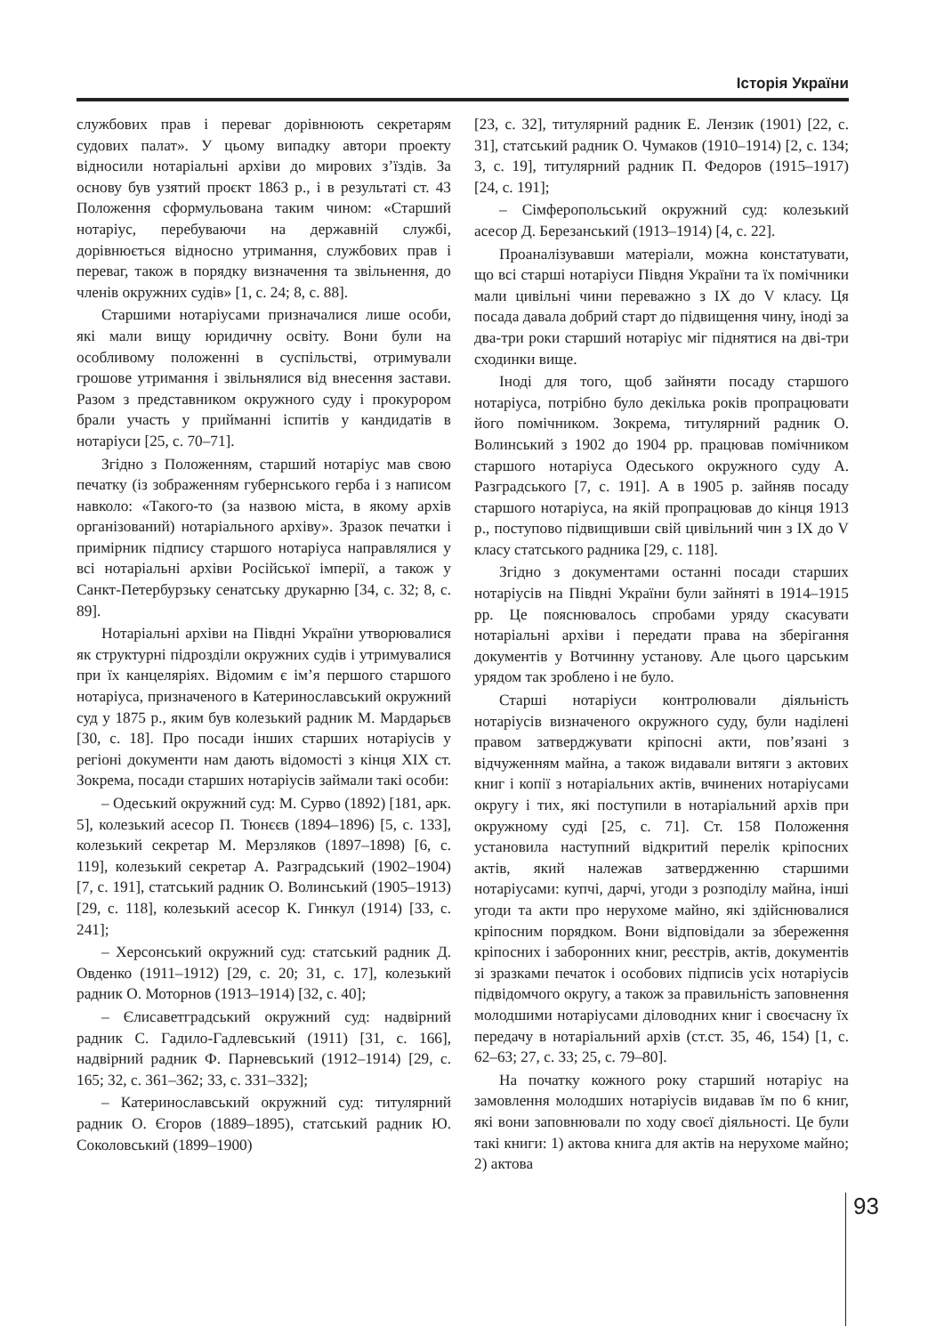Історія України
службових прав і переваг дорівнюють секретарям судових палат». У цьому випадку автори проекту відносили нотаріальні архіви до мирових з’їздів. За основу був узятий проєкт 1863 р., і в результаті ст. 43 Положення сформульована таким чином: «Старший нотаріус, перебуваючи на державній службі, дорівнюється відносно утримання, службових прав і переваг, також в порядку визначення та звільнення, до членів окружних судів» [1, с. 24; 8, с. 88].
Старшими нотаріусами призначалися лише особи, які мали вищу юридичну освіту. Вони були на особливому положенні в суспільстві, отримували грошове утримання і звільнялися від внесення застави. Разом з представником окружного суду і прокурором брали участь у прийманні іспитів у кандидатів в нотаріуси [25, с. 70–71].
Згідно з Положенням, старший нотаріус мав свою печатку (із зображенням губернського герба і з написом навколо: «Такого-то (за назвою міста, в якому архів організований) нотаріального архіву». Зразок печатки і примірник підпису старшого нотаріуса направлялися у всі нотаріальні архіви Російської імперії, а також у Санкт-Петербурзьку сенатську друкарню [34, с. 32; 8, с. 89].
Нотаріальні архіви на Півдні України утворювалися як структурні підрозділи окружних судів і утримувалися при їх канцеляріях. Відомим є ім’я першого старшого нотаріуса, призначеного в Катеринославський окружний суд у 1875 р., яким був колезький радник М. Мардарьєв [30, с. 18]. Про посади інших старших нотаріусів у регіоні документи нам дають відомості з кінця XIX ст. Зокрема, посади старших нотаріусів займали такі особи:
– Одеський окружний суд: М. Сурво (1892) [181, арк. 5], колезький асесор П. Тюнєєв (1894–1896) [5, с. 133], колезький секретар М. Мерзляков (1897–1898) [6, с. 119], колезький секретар А. Разградський (1902–1904) [7, с. 191], статський радник О. Волинський (1905–1913) [29, с. 118], колезький асесор К. Гинкул (1914) [33, с. 241];
– Херсонський окружний суд: статський радник Д. Овденко (1911–1912) [29, с. 20; 31, с. 17], колезький радник О. Моторнов (1913–1914) [32, с. 40];
– Єлисаветградський окружний суд: надвірний радник С. Гадило-Гадлевський (1911) [31, с. 166], надвірний радник Ф. Парневський (1912–1914) [29, с. 165; 32, с. 361–362; 33, с. 331–332];
– Катеринославський окружний суд: титулярний радник О. Єгоров (1889–1895), статський радник Ю. Соколовський (1899–1900)
[23, с. 32], титулярний радник Е. Лензик (1901) [22, с. 31], статський радник О. Чумаков (1910–1914) [2, с. 134; 3, с. 19], титулярний радник П. Федоров (1915–1917) [24, с. 191];
– Сімферопольський окружний суд: колезький асесор Д. Березанський (1913–1914) [4, с. 22].
Проаналізувавши матеріали, можна констатувати, що всі старші нотаріуси Півдня України та їх помічники мали цивільні чини переважно з IX до V класу. Ця посада давала добрий старт до підвищення чину, іноді за два-три роки старший нотаріус міг піднятися на дві-три сходинки вище.
Іноді для того, щоб зайняти посаду старшого нотаріуса, потрібно було декілька років пропрацювати його помічником. Зокрема, титулярний радник О. Волинський з 1902 до 1904 рр. працював помічником старшого нотаріуса Одеського окружного суду А. Разградського [7, с. 191]. А в 1905 р. зайняв посаду старшого нотаріуса, на якій пропрацював до кінця 1913 р., поступово підвищивши свій цивільний чин з IX до V класу статського радника [29, с. 118].
Згідно з документами останні посади старших нотаріусів на Півдні України були зайняті в 1914–1915 рр. Це пояснювалось спробами уряду скасувати нотаріальні архіви і передати права на зберігання документів у Вотчинну установу. Але цього царським урядом так зроблено і не було.
Старші нотаріуси контролювали діяльність нотаріусів визначеного окружного суду, були наділені правом затверджувати кріпосні акти, пов’язані з відчуженням майна, а також видавали витяги з актових книг і копії з нотаріальних актів, вчинених нотаріусами округу і тих, які поступили в нотаріальний архів при окружному суді [25, с. 71]. Ст. 158 Положення установила наступний відкритий перелік кріпосних актів, який належав затвердженню старшими нотаріусами: купчі, дарчі, угоди з розподілу майна, інші угоди та акти про нерухоме майно, які здійснювалися кріпосним порядком. Вони відповідали за збереження кріпосних і заборонних книг, реєстрів, актів, документів зі зразками печаток і особових підписів усіх нотаріусів підвідомчого округу, а також за правильність заповнення молодшими нотаріусами діловодних книг і своєчасну їх передачу в нотаріальний архів (ст.ст. 35, 46, 154) [1, с. 62–63; 27, с. 33; 25, с. 79–80].
На початку кожного року старший нотаріус на замовлення молодших нотаріусів видавав їм по 6 книг, які вони заповнювали по ходу своєї діяльності. Це були такі книги: 1) актова книга для актів на нерухоме майно; 2) актова
93